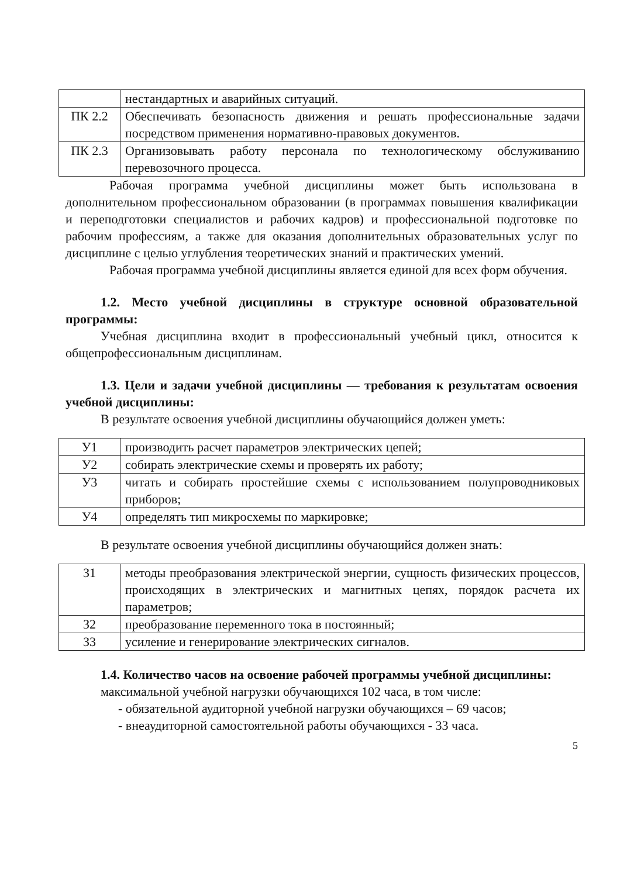| | нестандартных и аварийных ситуаций. |
| ПК 2.2 | Обеспечивать безопасность движения и решать профессиональные задачи посредством применения нормативно-правовых документов. |
| ПК 2.3 | Организовывать работу персонала по технологическому обслуживанию перевозочного процесса. |
Рабочая программа учебной дисциплины может быть использована в дополнительном профессиональном образовании (в программах повышения квалификации и переподготовки специалистов и рабочих кадров) и профессиональной подготовке по рабочим профессиям, а также для оказания дополнительных образовательных услуг по дисциплине с целью углубления теоретических знаний и практических умений.
Рабочая программа учебной дисциплины является единой для всех форм обучения.
1.2. Место учебной дисциплины в структуре основной образовательной программы:
Учебная дисциплина входит в профессиональный учебный цикл, относится к общепрофессиональным дисциплинам.
1.3. Цели и задачи учебной дисциплины — требования к результатам освоения учебной дисциплины:
В результате освоения учебной дисциплины обучающийся должен уметь:
| У1 | производить расчет параметров электрических цепей; |
| У2 | собирать электрические схемы и проверять их работу; |
| У3 | читать и собирать простейшие схемы с использованием полупроводниковых приборов; |
| У4 | определять тип микросхемы по маркировке; |
В результате освоения учебной дисциплины обучающийся должен знать:
| З1 | методы преобразования электрической энергии, сущность физических процессов, происходящих в электрических и магнитных цепях, порядок расчета их параметров; |
| З2 | преобразование переменного тока в постоянный; |
| З3 | усиление и генерирование электрических сигналов. |
1.4. Количество часов на освоение рабочей программы учебной дисциплины:
максимальной учебной нагрузки обучающихся 102 часа, в том числе:
- обязательной аудиторной учебной нагрузки обучающихся – 69 часов;
- внеаудиторной самостоятельной работы обучающихся - 33 часа.
5